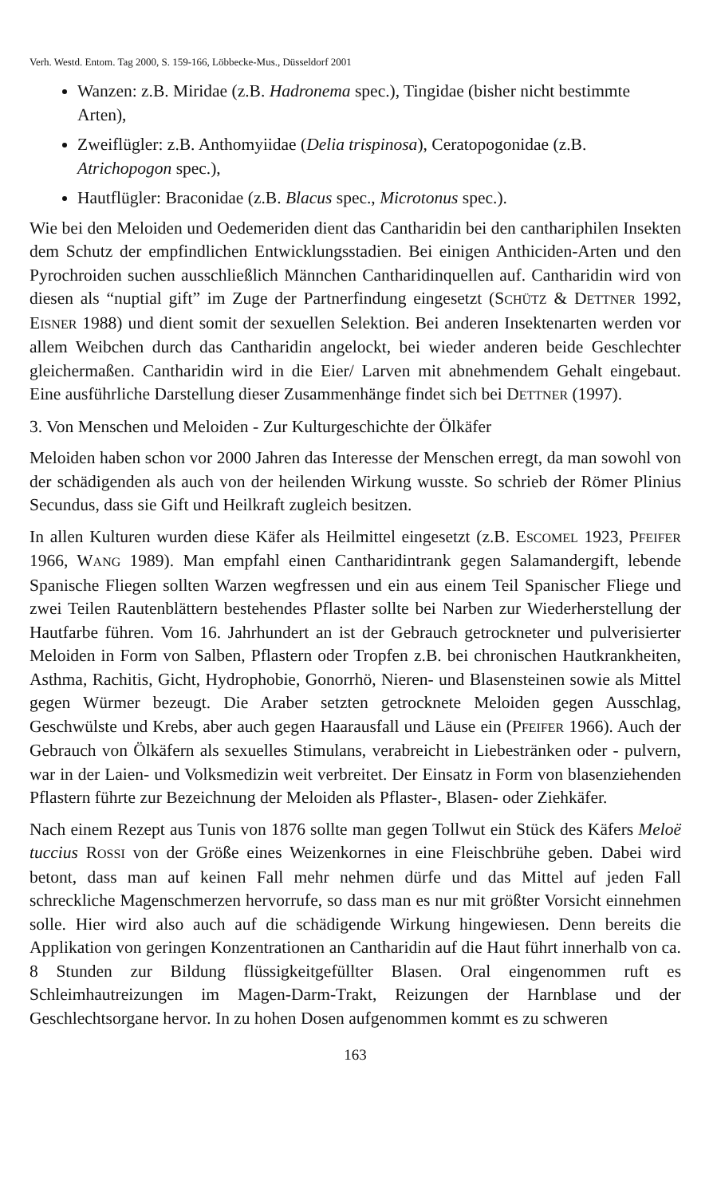Verh. Westd. Entom. Tag 2000, S. 159-166, Löbbecke-Mus., Düsseldorf 2001
Wanzen: z.B. Miridae (z.B. Hadronema spec.), Tingidae (bisher nicht bestimmte Arten),
Zweiflügler: z.B. Anthomyiidae (Delia trispinosa), Ceratopogonidae (z.B. Atrichopogon spec.),
Hautflügler: Braconidae (z.B. Blacus spec., Microtonus spec.).
Wie bei den Meloiden und Oedemeriden dient das Cantharidin bei den canthariphilen Insekten dem Schutz der empfindlichen Entwicklungsstadien. Bei einigen Anthiciden-Arten und den Pyrochroiden suchen ausschließlich Männchen Cantharidinquellen auf. Cantharidin wird von diesen als “nuptial gift” im Zuge der Partnerfindung eingesetzt (SCHÜTZ & DETTNER 1992, EISNER 1988) und dient somit der sexuellen Selektion. Bei anderen Insektenarten werden vor allem Weibchen durch das Cantharidin angelockt, bei wieder anderen beide Geschlechter gleichermaßen. Cantharidin wird in die Eier/ Larven mit abnehmendem Gehalt eingebaut. Eine ausführliche Darstellung dieser Zusammenhänge findet sich bei DETTNER (1997).
3. Von Menschen und Meloiden - Zur Kulturgeschichte der Ölkäfer
Meloiden haben schon vor 2000 Jahren das Interesse der Menschen erregt, da man sowohl von der schädigenden als auch von der heilenden Wirkung wusste. So schrieb der Römer Plinius Secundus, dass sie Gift und Heilkraft zugleich besitzen.
In allen Kulturen wurden diese Käfer als Heilmittel eingesetzt (z.B. ESCOMEL 1923, PFEIFER 1966, WANG 1989). Man empfahl einen Cantharidintrank gegen Salamandergift, lebende Spanische Fliegen sollten Warzen wegfressen und ein aus einem Teil Spanischer Fliege und zwei Teilen Rautenblättern bestehendes Pflaster sollte bei Narben zur Wiederherstellung der Hautfarbe führen. Vom 16. Jahrhundert an ist der Gebrauch getrockneter und pulverisierter Meloiden in Form von Salben, Pflastern oder Tropfen z.B. bei chronischen Hautkrankheiten, Asthma, Rachitis, Gicht, Hydrophobie, Gonorrhö, Nieren- und Blasensteinen sowie als Mittel gegen Würmer bezeugt. Die Araber setzten getrocknete Meloiden gegen Ausschlag, Geschwülste und Krebs, aber auch gegen Haarausfall und Läuse ein (PFEIFER 1966). Auch der Gebrauch von Ölkäfern als sexuelles Stimulans, verabreicht in Liebestränken oder - pulvern, war in der Laien- und Volksmedizin weit verbreitet. Der Einsatz in Form von blasenziehenden Pflastern führte zur Bezeichnung der Meloiden als Pflaster-, Blasen- oder Ziehkäfer.
Nach einem Rezept aus Tunis von 1876 sollte man gegen Tollwut ein Stück des Käfers Meloë tuccius ROSSI von der Größe eines Weizenkornes in eine Fleischbrühe geben. Dabei wird betont, dass man auf keinen Fall mehr nehmen dürfe und das Mittel auf jeden Fall schreckliche Magenschmerzen hervorrufe, so dass man es nur mit größter Vorsicht einnehmen solle. Hier wird also auch auf die schädigende Wirkung hingewiesen. Denn bereits die Applikation von geringen Konzentrationen an Cantharidin auf die Haut führt innerhalb von ca. 8 Stunden zur Bildung flüssigkeitgefüllter Blasen. Oral eingenommen ruft es Schleimhautreizungen im Magen-Darm-Trakt, Reizungen der Harnblase und der Geschlechtsorgane hervor. In zu hohen Dosen aufgenommen kommt es zu schweren
163